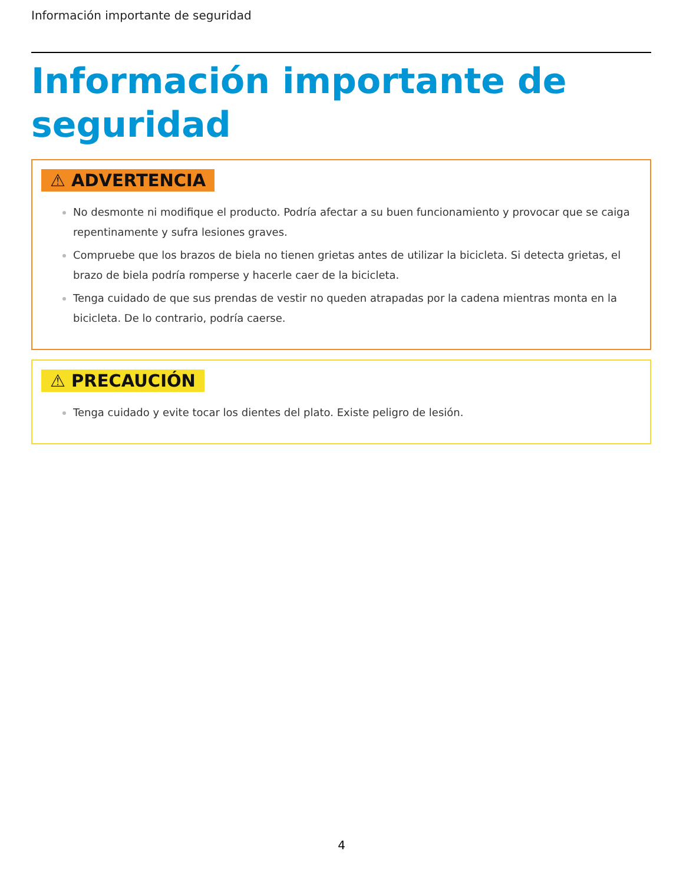Información importante de seguridad
Información importante de seguridad
⚠ ADVERTENCIA
No desmonte ni modifique el producto. Podría afectar a su buen funcionamiento y provocar que se caiga repentinamente y sufra lesiones graves.
Compruebe que los brazos de biela no tienen grietas antes de utilizar la bicicleta. Si detecta grietas, el brazo de biela podría romperse y hacerle caer de la bicicleta.
Tenga cuidado de que sus prendas de vestir no queden atrapadas por la cadena mientras monta en la bicicleta. De lo contrario, podría caerse.
⚠ PRECAUCIÓN
Tenga cuidado y evite tocar los dientes del plato. Existe peligro de lesión.
4